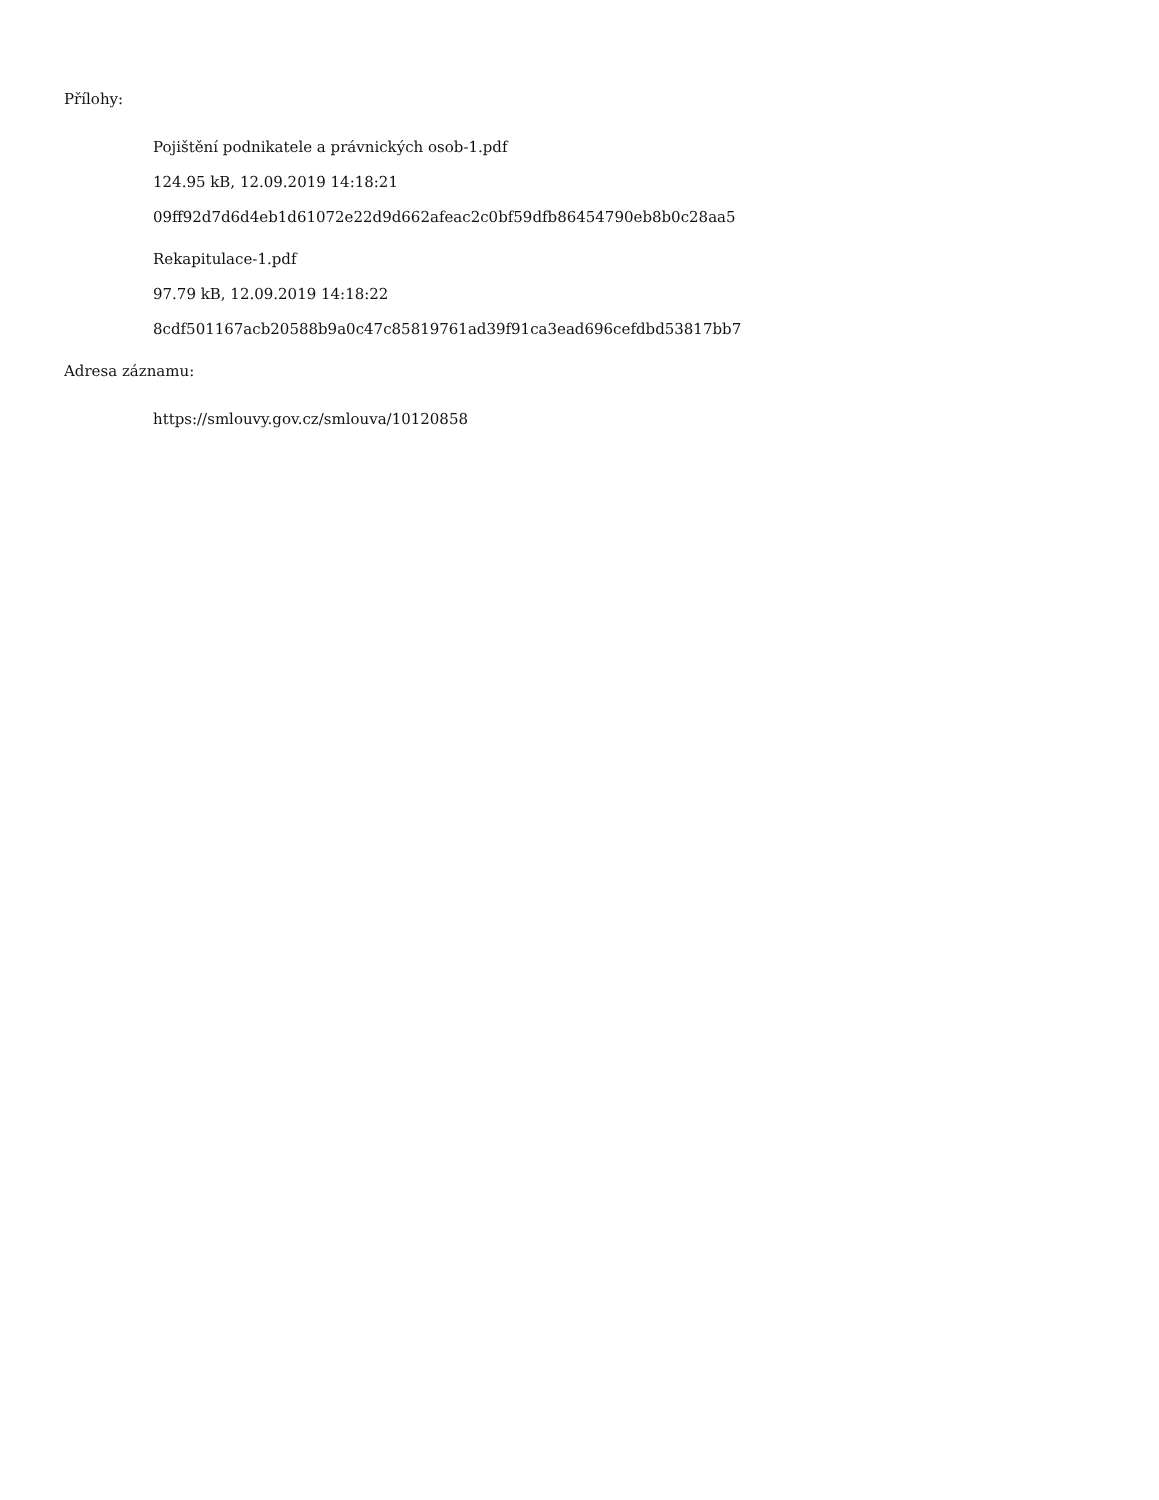Přílohy:
Pojištění podnikatele a právnických osob-1.pdf
124.95 kB, 12.09.2019 14:18:21
09ff92d7d6d4eb1d61072e22d9d662afeac2c0bf59dfb86454790eb8b0c28aa5
Rekapitulace-1.pdf
97.79 kB, 12.09.2019 14:18:22
8cdf501167acb20588b9a0c47c85819761ad39f91ca3ead696cefdbd53817bb7
Adresa záznamu:
https://smlouvy.gov.cz/smlouva/10120858